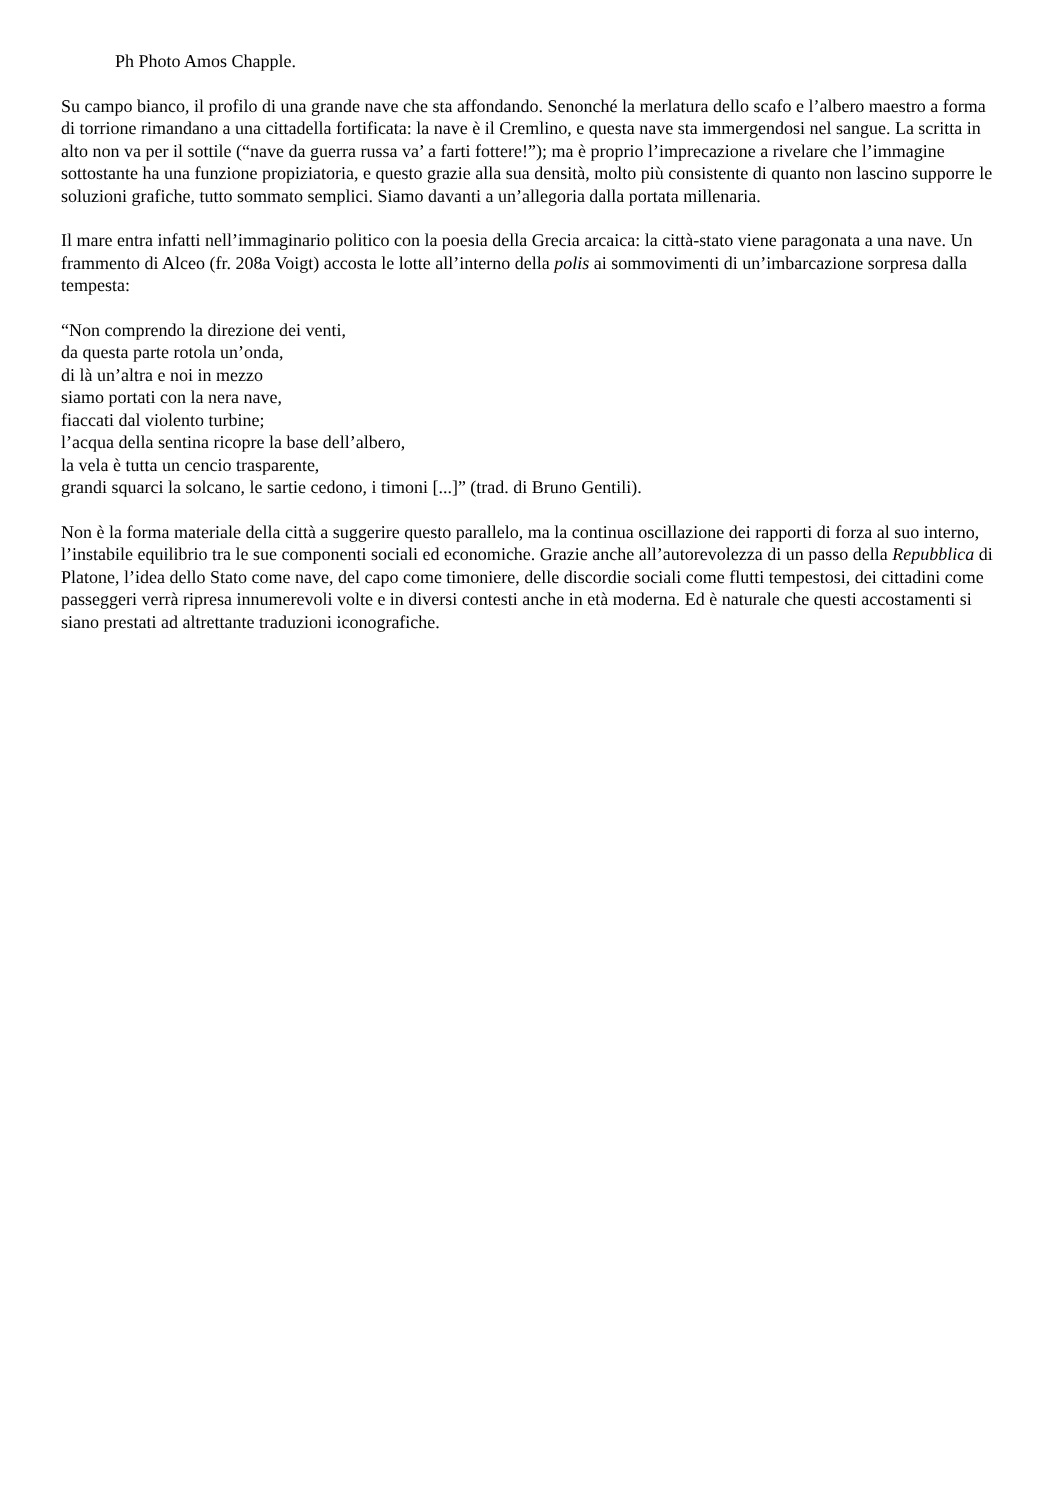Ph Photo Amos Chapple.
Su campo bianco, il profilo di una grande nave che sta affondando. Senonché la merlatura dello scafo e l’albero maestro a forma di torrione rimandano a una cittadella fortificata: la nave è il Cremlino, e questa nave sta immergendosi nel sangue. La scritta in alto non va per il sottile (“nave da guerra russa va’ a farti fottere!”); ma è proprio l’imprecazione a rivelare che l’immagine sottostante ha una funzione propiziatoria, e questo grazie alla sua densità, molto più consistente di quanto non lascino supporre le soluzioni grafiche, tutto sommato semplici. Siamo davanti a un’allegoria dalla portata millenaria.
Il mare entra infatti nell’immaginario politico con la poesia della Grecia arcaica: la città-stato viene paragonata a una nave. Un frammento di Alceo (fr. 208a Voigt) accosta le lotte all’interno della polis ai sommovimenti di un’imbarcazione sorpresa dalla tempesta:
“Non comprendo la direzione dei venti,
da questa parte rotola un’onda,
di là un’altra e noi in mezzo
siamo portati con la nera nave,
fiaccati dal violento turbine;
l’acqua della sentina ricopre la base dell’albero,
la vela è tutta un cencio trasparente,
grandi squarci la solcano, le sartie cedono, i timoni [...]” (trad. di Bruno Gentili).
Non è la forma materiale della città a suggerire questo parallelo, ma la continua oscillazione dei rapporti di forza al suo interno, l’instabile equilibrio tra le sue componenti sociali ed economiche. Grazie anche all’autorevolezza di un passo della Repubblica di Platone, l’idea dello Stato come nave, del capo come timoniere, delle discordie sociali come flutti tempestosi, dei cittadini come passeggeri verrà ripresa innumerevoli volte e in diversi contesti anche in età moderna. Ed è naturale che questi accostamenti si siano prestati ad altrettante traduzioni iconografiche.